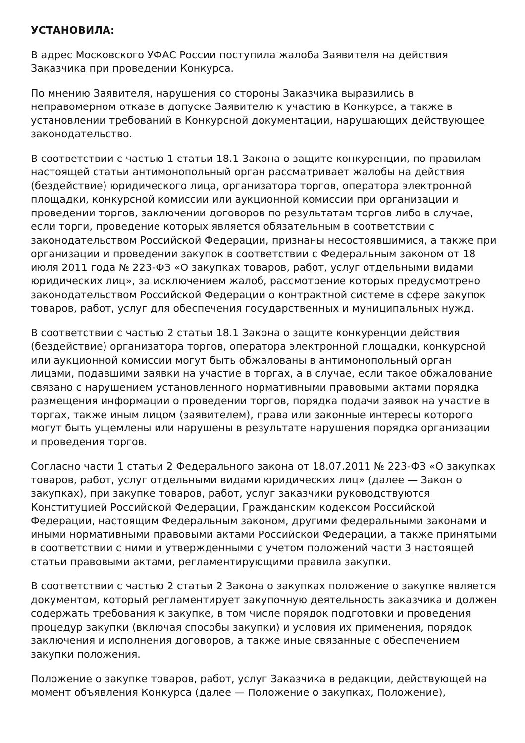УСТАНОВИЛА:
В адрес Московского УФАС России поступила жалоба Заявителя на действия Заказчика при проведении Конкурса.
По мнению Заявителя, нарушения со стороны Заказчика выразились в неправомерном отказе в допуске Заявителю к участию в Конкурсе, а также в установлении требований в Конкурсной документации, нарушающих действующее законодательство.
В соответствии с частью 1 статьи 18.1 Закона о защите конкуренции, по правилам настоящей статьи антимонопольный орган рассматривает жалобы на действия (бездействие) юридического лица, организатора торгов, оператора электронной площадки, конкурсной комиссии или аукционной комиссии при организации и проведении торгов, заключении договоров по результатам торгов либо в случае, если торги, проведение которых является обязательным в соответствии с законодательством Российской Федерации, признаны несостоявшимися, а также при организации и проведении закупок в соответствии с Федеральным законом от 18 июля 2011 года № 223-ФЗ «О закупках товаров, работ, услуг отдельными видами юридических лиц», за исключением жалоб, рассмотрение которых предусмотрено законодательством Российской Федерации о контрактной системе в сфере закупок товаров, работ, услуг для обеспечения государственных и муниципальных нужд.
В соответствии с частью 2 статьи 18.1 Закона о защите конкуренции действия (бездействие) организатора торгов, оператора электронной площадки, конкурсной или аукционной комиссии могут быть обжалованы в антимонопольный орган лицами, подавшими заявки на участие в торгах, а в случае, если такое обжалование связано с нарушением установленного нормативными правовыми актами порядка размещения информации о проведении торгов, порядка подачи заявок на участие в торгах, также иным лицом (заявителем), права или законные интересы которого могут быть ущемлены или нарушены в результате нарушения порядка организации и проведения торгов.
Согласно части 1 статьи 2 Федерального закона от 18.07.2011 № 223-ФЗ «О закупках товаров, работ, услуг отдельными видами юридических лиц» (далее — Закон о закупках), при закупке товаров, работ, услуг заказчики руководствуются Конституцией Российской Федерации, Гражданским кодексом Российской Федерации, настоящим Федеральным законом, другими федеральными законами и иными нормативными правовыми актами Российской Федерации, а также принятыми в соответствии с ними и утвержденными с учетом положений части 3 настоящей статьи правовыми актами, регламентирующими правила закупки.
В соответствии с частью 2 статьи 2 Закона о закупках положение о закупке является документом, который регламентирует закупочную деятельность заказчика и должен содержать требования к закупке, в том числе порядок подготовки и проведения процедур закупки (включая способы закупки) и условия их применения, порядок заключения и исполнения договоров, а также иные связанные с обеспечением закупки положения.
Положение о закупке товаров, работ, услуг Заказчика в редакции, действующей на момент объявления Конкурса (далее — Положение о закупках, Положение),